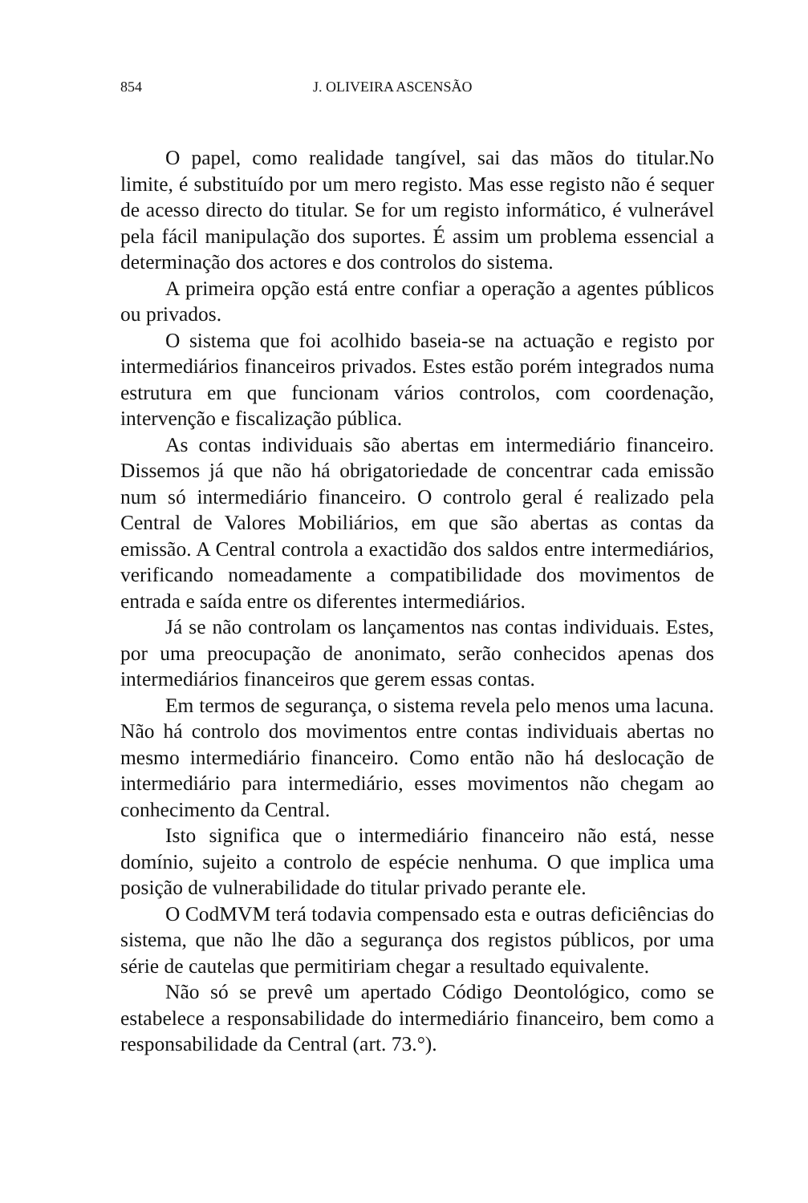854 J. OLIVEIRA ASCENSÃO
O papel, como realidade tangível, sai das mãos do titular.No limite, é substituído por um mero registo. Mas esse registo não é sequer de acesso directo do titular. Se for um registo informático, é vulnerável pela fácil manipulação dos suportes. É assim um problema essencial a determinação dos actores e dos controlos do sistema.
A primeira opção está entre confiar a operação a agentes públicos ou privados.
O sistema que foi acolhido baseia-se na actuação e registo por intermediários financeiros privados. Estes estão porém integrados numa estrutura em que funcionam vários controlos, com coordenação, intervenção e fiscalização pública.
As contas individuais são abertas em intermediário financeiro. Dissemos já que não há obrigatoriedade de concentrar cada emissão num só intermediário financeiro. O controlo geral é realizado pela Central de Valores Mobiliários, em que são abertas as contas da emissão. A Central controla a exactidão dos saldos entre intermediários, verificando nomeadamente a compatibilidade dos movimentos de entrada e saída entre os diferentes intermediários.
Já se não controlam os lançamentos nas contas individuais. Estes, por uma preocupação de anonimato, serão conhecidos apenas dos intermediários financeiros que gerem essas contas.
Em termos de segurança, o sistema revela pelo menos uma lacuna. Não há controlo dos movimentos entre contas individuais abertas no mesmo intermediário financeiro. Como então não há deslocação de intermediário para intermediário, esses movimentos não chegam ao conhecimento da Central.
Isto significa que o intermediário financeiro não está, nesse domínio, sujeito a controlo de espécie nenhuma. O que implica uma posição de vulnerabilidade do titular privado perante ele.
O CodMVM terá todavia compensado esta e outras deficiências do sistema, que não lhe dão a segurança dos registos públicos, por uma série de cautelas que permitiriam chegar a resultado equivalente.
Não só se prevê um apertado Código Deontológico, como se estabelece a responsabilidade do intermediário financeiro, bem como a responsabilidade da Central (art. 73.°).